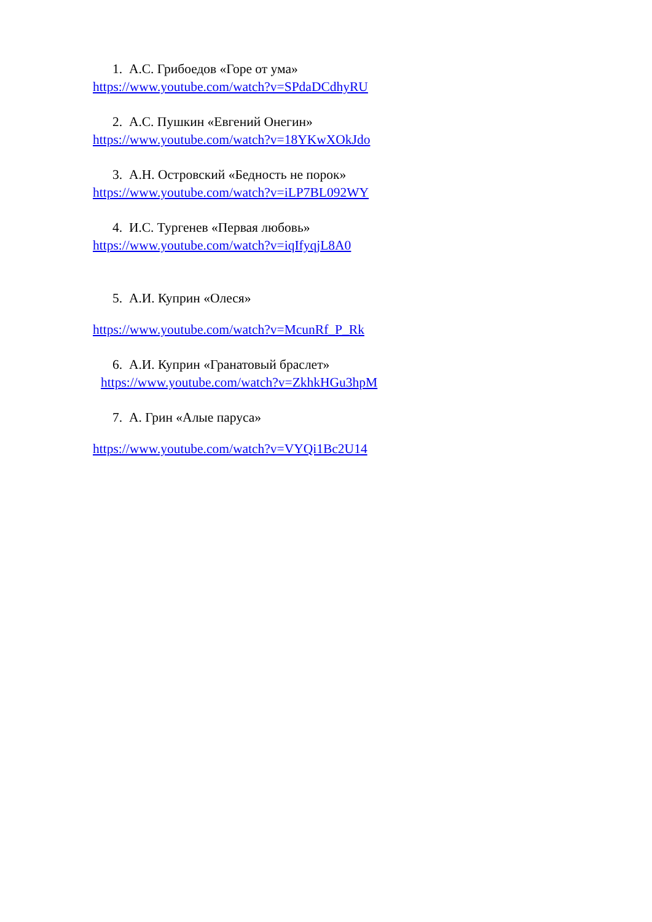1. А.С. Грибоедов «Горе от ума»
https://www.youtube.com/watch?v=SPdaDCdhyRU
2. А.С. Пушкин «Евгений Онегин»
https://www.youtube.com/watch?v=18YKwXOkJdo
3. А.Н. Островский «Бедность не порок»
https://www.youtube.com/watch?v=iLP7BL092WY
4. И.С. Тургенев «Первая любовь»
https://www.youtube.com/watch?v=iqIfyqjL8A0
5. А.И. Куприн «Олеся»
https://www.youtube.com/watch?v=McunRf_P_Rk
6. А.И. Куприн «Гранатовый браслет»
https://www.youtube.com/watch?v=ZkhkHGu3hpM
7. А. Грин «Алые паруса»
https://www.youtube.com/watch?v=VYQi1Bc2U14